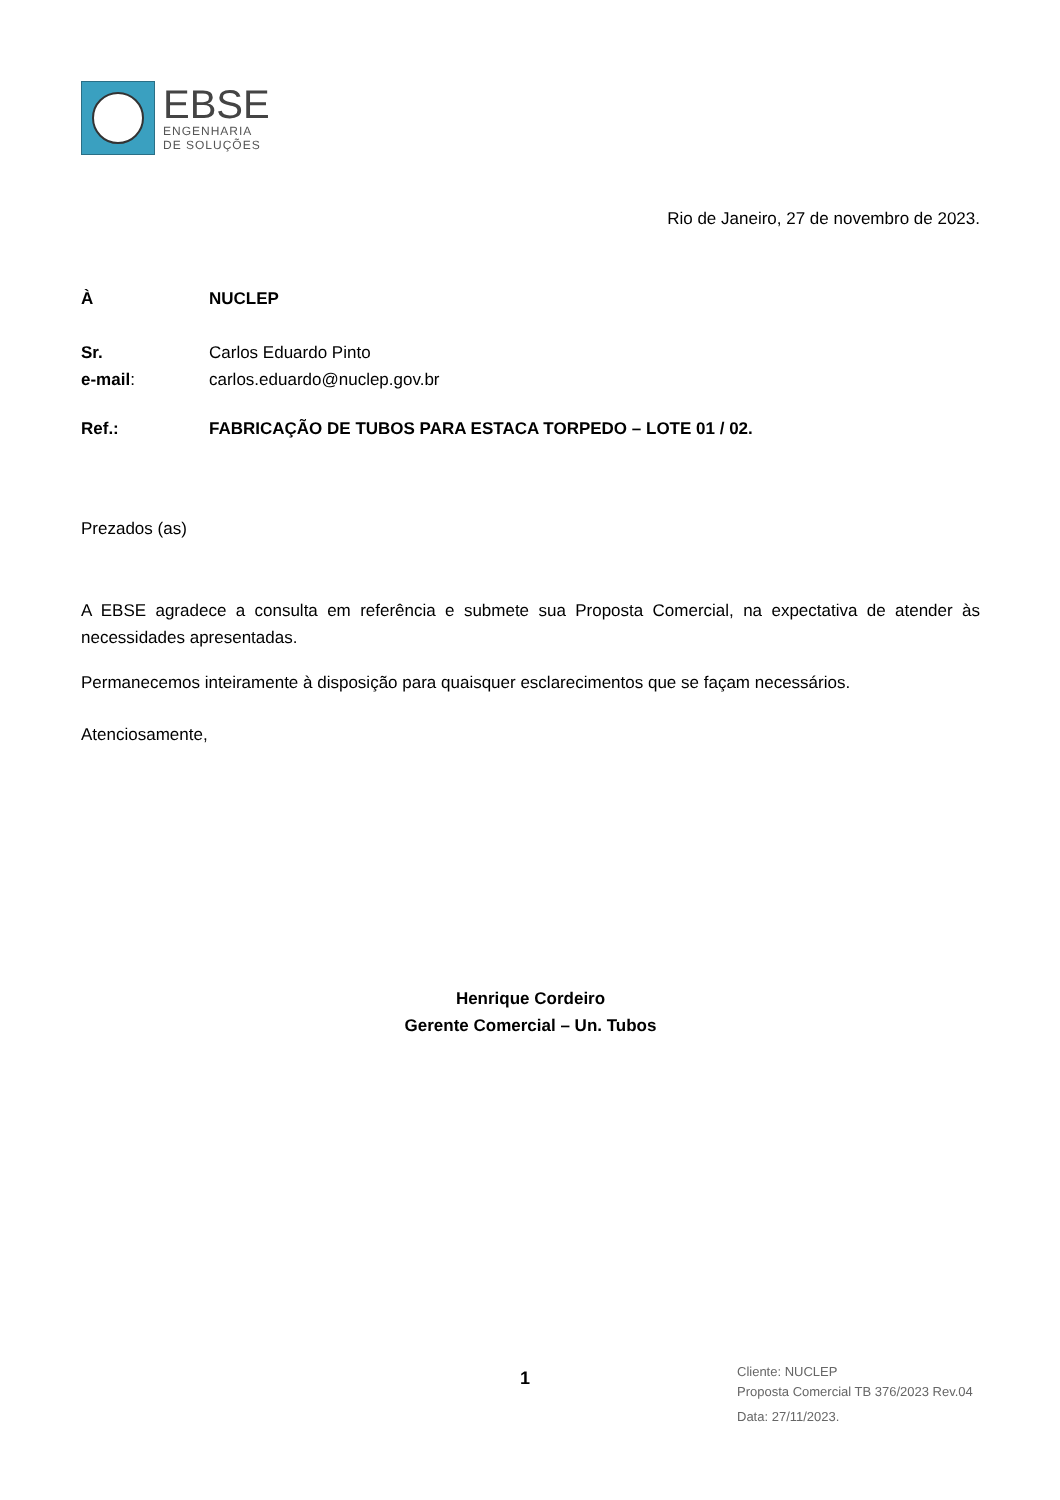EBSE
ENGENHARIA
DE SOLUÇÕES
Rio de Janeiro, 27 de novembro de 2023.
À NUCLEP
Sr. Carlos Eduardo Pinto
e-mail: carlos.eduardo@nuclep.gov.br
Ref.: FABRICAÇÃO DE TUBOS PARA ESTACA TORPEDO – LOTE 01 / 02.
Prezados (as)
A EBSE agradece a consulta em referência e submete sua Proposta Comercial, na expectativa de atender às necessidades apresentadas.
Permanecemos inteiramente à disposição para quaisquer esclarecimentos que se façam necessários.
Atenciosamente,
Henrique Cordeiro
Gerente Comercial – Un. Tubos
1
Cliente: NUCLEP
Proposta Comercial TB 376/2023 Rev.04
Data: 27/11/2023.